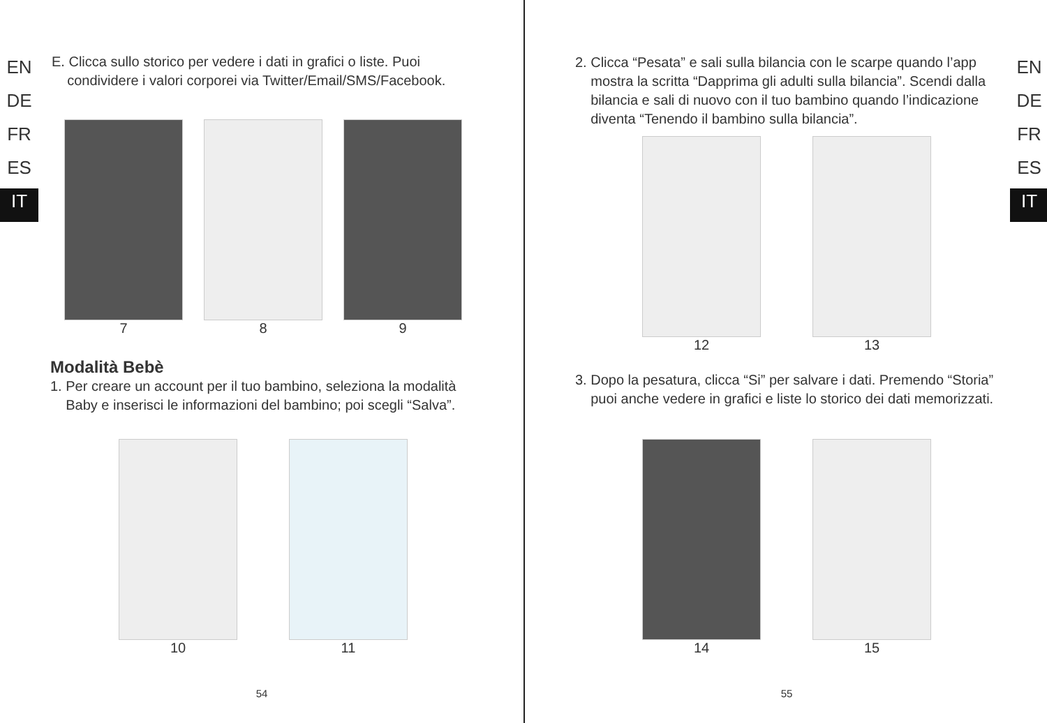EN
DE
FR
ES
IT
E. Clicca sullo storico per vedere i dati in grafici o liste. Puoi
condividere i valori corporei via Twitter/Email/SMS/Facebook.
7 8 9
Modalità Bebè
1. Per creare un account per il tuo bambino, seleziona la modalità
Baby e inserisci le informazioni del bambino; poi scegli “Salva”.
10 11
54
EN
DE
FR
ES
IT
2. Clicca “Pesata” e sali sulla bilancia con le scarpe quando l’app
mostra la scritta “Dapprima gli adulti sulla bilancia”. Scendi dalla
bilancia e sali di nuovo con il tuo bambino quando l’indicazione
diventa “Tenendo il bambino sulla bilancia”.
12 13
3. Dopo la pesatura, clicca “Si” per salvare i dati. Premendo “Storia”
puoi anche vedere in grafici e liste lo storico dei dati memorizzati.
14 15
55